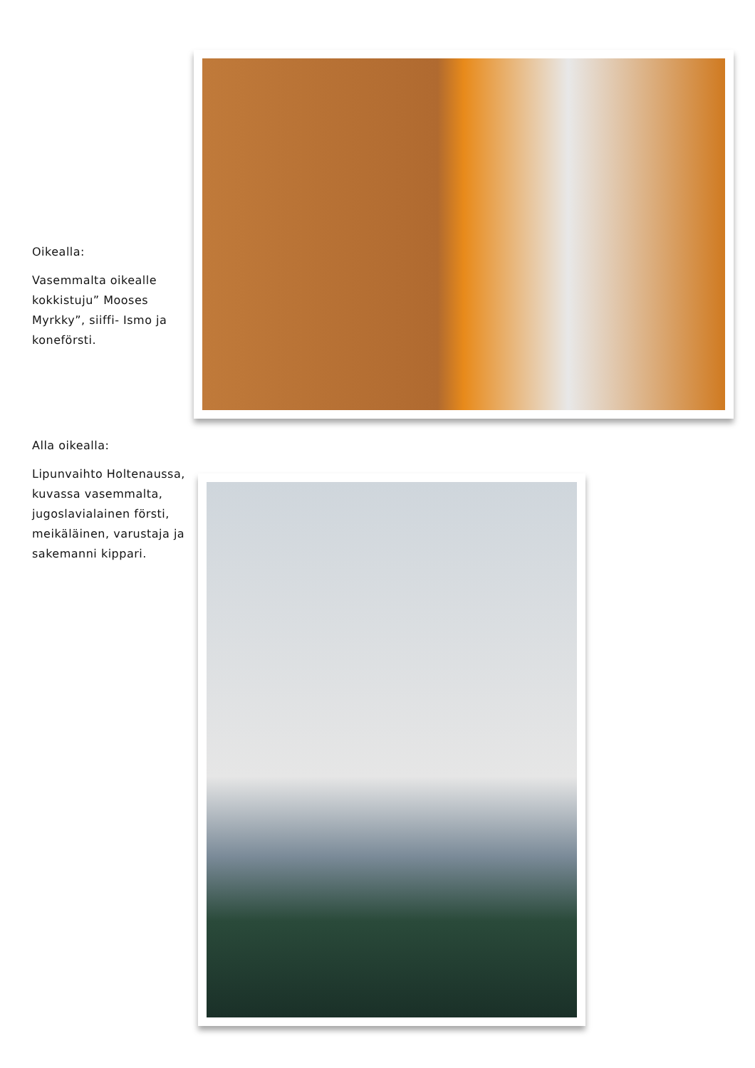Oikealla:
Vasemmalta oikealle kokkistuju” Mooses Myrkky”, siiffi- Ismo ja koneförsti.
Alla oikealla:
Lipunvaihto Holtenaussa, kuvassa vasemmalta, jugoslavialainen försti, meikäläinen, varustaja ja sakemanni kippari.